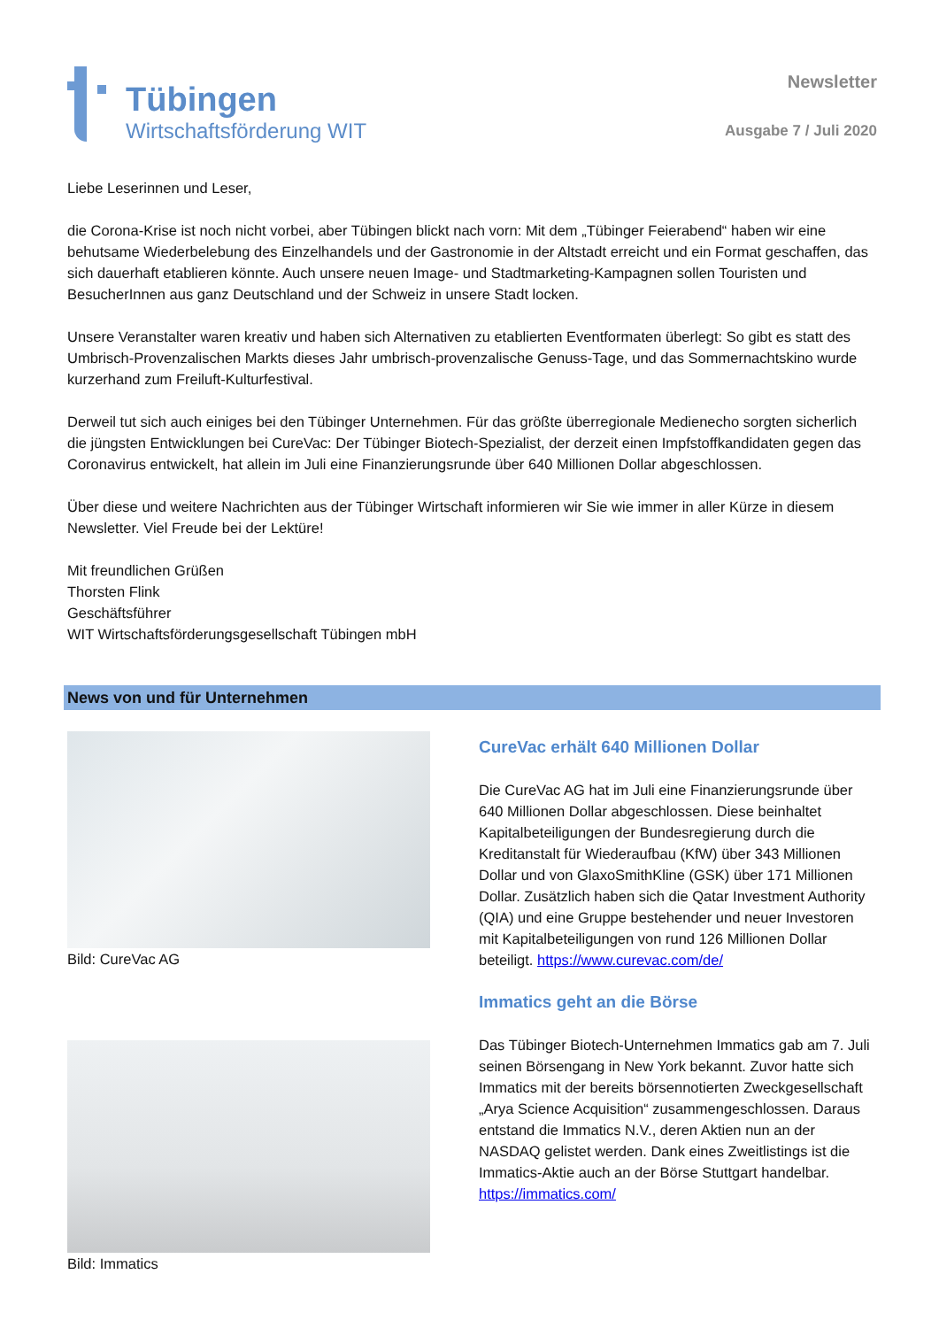Tübingen
Wirtschaftsförderung WIT
Newsletter
Ausgabe 7 / Juli 2020
Liebe Leserinnen und Leser,
die Corona-Krise ist noch nicht vorbei, aber Tübingen blickt nach vorn: Mit dem „Tübinger Feierabend“ haben wir eine behutsame Wiederbelebung des Einzelhandels und der Gastronomie in der Altstadt erreicht und ein Format geschaffen, das sich dauerhaft etablieren könnte. Auch unsere neuen Image- und Stadtmarketing-Kampagnen sollen Touristen und BesucherInnen aus ganz Deutschland und der Schweiz in unsere Stadt locken.
Unsere Veranstalter waren kreativ und haben sich Alternativen zu etablierten Eventformaten überlegt: So gibt es statt des Umbrisch-Provenzalischen Markts dieses Jahr umbrisch-provenzalische Genuss-Tage, und das Sommernachtskino wurde kurzerhand zum Freiluft-Kulturfestival.
Derweil tut sich auch einiges bei den Tübinger Unternehmen. Für das größte überregionale Medienecho sorgten sicherlich die jüngsten Entwicklungen bei CureVac: Der Tübinger Biotech-Spezialist, der derzeit einen Impfstoffkandidaten gegen das Coronavirus entwickelt, hat allein im Juli eine Finanzierungsrunde über 640 Millionen Dollar abgeschlossen.
Über diese und weitere Nachrichten aus der Tübinger Wirtschaft informieren wir Sie wie immer in aller Kürze in diesem Newsletter. Viel Freude bei der Lektüre!
Mit freundlichen Grüßen
Thorsten Flink
Geschäftsführer
WIT Wirtschaftsförderungsgesellschaft Tübingen mbH
News von und für Unternehmen
Bild: CureVac AG
Bild: Immatics
CureVac erhält 640 Millionen Dollar
Die CureVac AG hat im Juli eine Finanzierungsrunde über 640 Millionen Dollar abgeschlossen. Diese beinhaltet Kapitalbeteiligungen der Bundesregierung durch die Kreditanstalt für Wiederaufbau (KfW) über 343 Millionen Dollar und von GlaxoSmithKline (GSK) über 171 Millionen Dollar. Zusätzlich haben sich die Qatar Investment Authority (QIA) und eine Gruppe bestehender und neuer Investoren mit Kapitalbeteiligungen von rund 126 Millionen Dollar beteiligt. https://www.curevac.com/de/
Immatics geht an die Börse
Das Tübinger Biotech-Unternehmen Immatics gab am 7. Juli seinen Börsengang in New York bekannt. Zuvor hatte sich Immatics mit der bereits börsennotierten Zweckgesellschaft „Arya Science Acquisition“ zusammengeschlossen. Daraus entstand die Immatics N.V., deren Aktien nun an der NASDAQ gelistet werden. Dank eines Zweitlistings ist die Immatics-Aktie auch an der Börse Stuttgart handelbar. https://immatics.com/